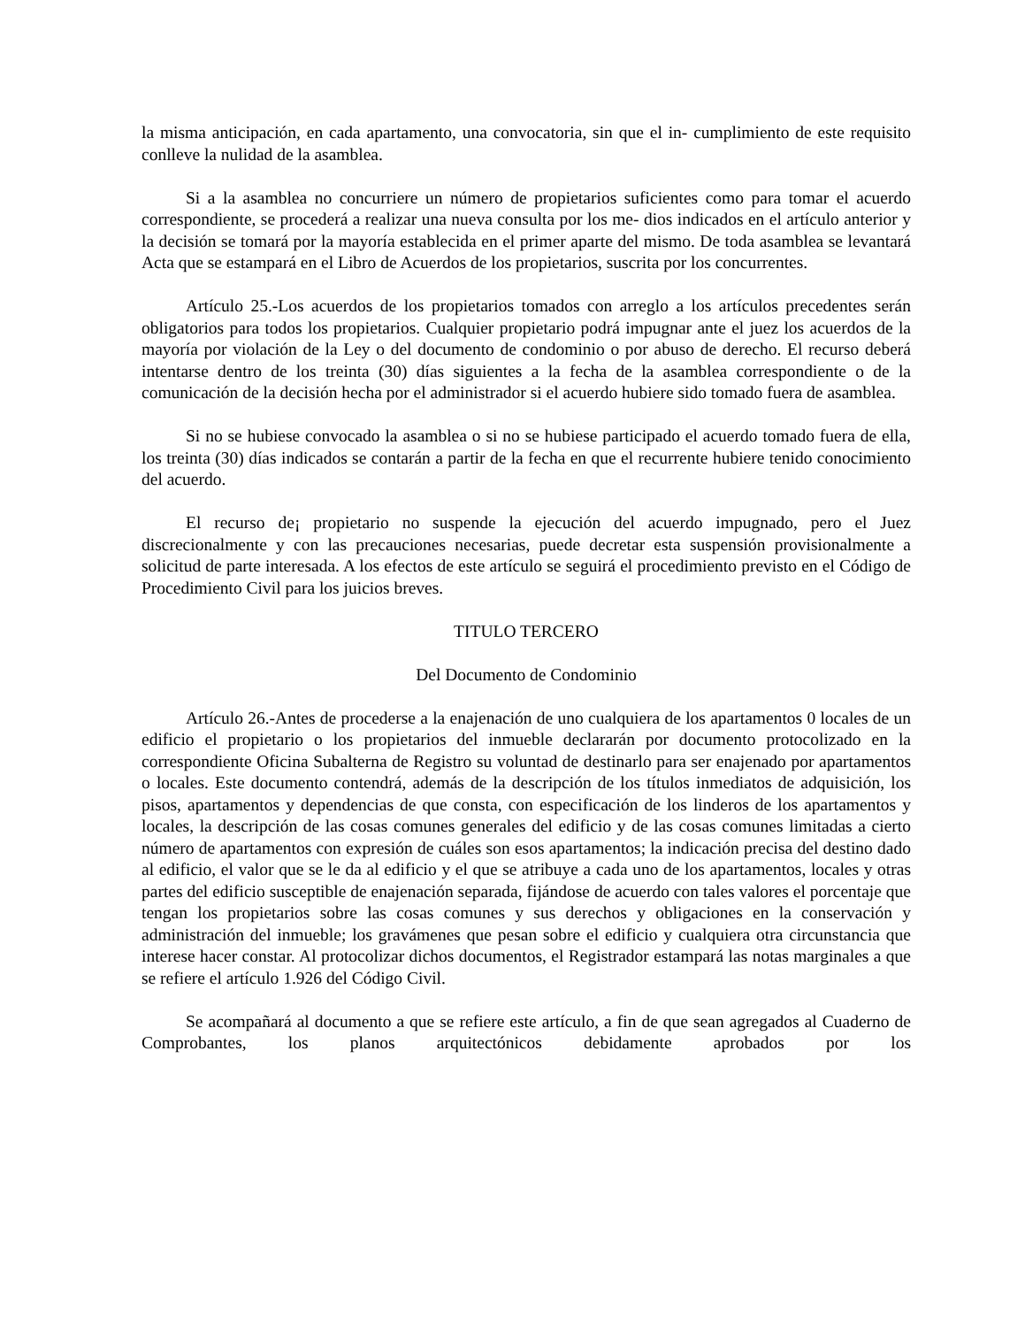la misma anticipación, en cada apartamento, una convocatoria, sin que el in- cumplimiento de este requisito conlleve la nulidad de la asamblea.
Si a la asamblea no concurriere un número de propietarios suficientes como para tomar el acuerdo correspondiente, se procederá a realizar una nueva consulta por los me- dios indicados en el artículo anterior y la decisión se tomará por la mayoría establecida en el primer aparte del mismo. De toda asamblea se levantará Acta que se estampará en el Libro de Acuerdos de los propietarios, suscrita por los concurrentes.
Artículo 25.-Los acuerdos de los propietarios tomados con arreglo a los artículos precedentes serán obligatorios para todos los propietarios. Cualquier propietario podrá impugnar ante el juez los acuerdos de la mayoría por violación de la Ley o del documento de condominio o por abuso de derecho. El recurso deberá intentarse dentro de los treinta (30) días siguientes a la fecha de la asamblea correspondiente o de la comunicación de la decisión hecha por el administrador si el acuerdo hubiere sido tomado fuera de asamblea.
Si no se hubiese convocado la asamblea o si no se hubiese participado el acuerdo tomado fuera de ella, los treinta (30) días indicados se contarán a partir de la fecha en que el recurrente hubiere tenido conocimiento del acuerdo.
El recurso de¡ propietario no suspende la ejecución del acuerdo impugnado, pero el Juez discrecionalmente y con las precauciones necesarias, puede decretar esta suspensión provisionalmente a solicitud de parte interesada. A los efectos de este artículo se seguirá el procedimiento previsto en el Código de Procedimiento Civil para los juicios breves.
TITULO TERCERO
Del Documento de Condominio
Artículo 26.-Antes de procederse a la enajenación de uno cualquiera de los apartamentos 0 locales de un edificio el propietario o los propietarios del inmueble declararán por documento protocolizado en la correspondiente Oficina Subalterna de Registro su voluntad de destinarlo para ser enajenado por apartamentos o locales. Este documento contendrá, además de la descripción de los títulos inmediatos de adquisición, los pisos, apartamentos y dependencias de que consta, con especificación de los linderos de los apartamentos y locales, la descripción de las cosas comunes generales del edificio y de las cosas comunes limitadas a cierto número de apartamentos con expresión de cuáles son esos apartamentos; la indicación precisa del destino dado al edificio, el valor que se le da al edificio y el que se atribuye a cada uno de los apartamentos, locales y otras partes del edificio susceptible de enajenación separada, fijándose de acuerdo con tales valores el porcentaje que tengan los propietarios sobre las cosas comunes y sus derechos y obligaciones en la conservación y administración del inmueble; los gravámenes que pesan sobre el edificio y cualquiera otra circunstancia que interese hacer constar. Al protocolizar dichos documentos, el Registrador estampará las notas marginales a que se refiere el artículo 1.926 del Código Civil.
Se acompañará al documento a que se refiere este artículo, a fin de que sean agregados al Cuaderno de Comprobantes, los planos arquitectónicos debidamente aprobados por los